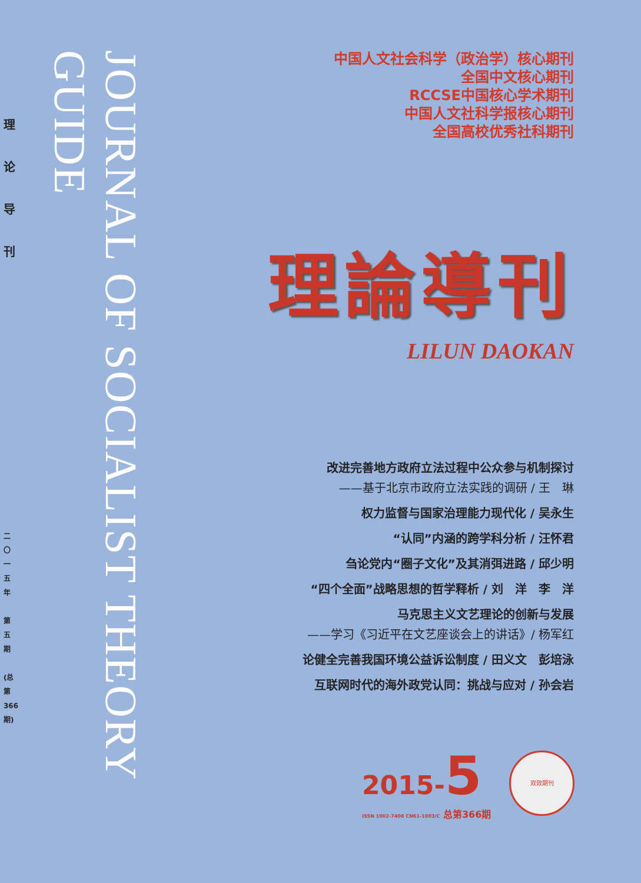理
论
导
刊
二〇一五年
第五期
(总第366期)
JOURNAL OF SOCIALIST THEORY GUIDE
中国人文社会科学（政治学）核心期刊
全国中文核心期刊
RCCSE中国核心学术期刊
中国人文社科学报核心期刊
全国高校优秀社科期刊
理論導刊
LILUN DAOKAN
改进完善地方政府立法过程中公众参与机制探讨
——基于北京市政府立法实践的调研 / 王　琳
权力监督与国家治理能力现代化 / 吴永生
“认同”内涵的跨学科分析 / 汪怀君
刍论党内“圈子文化”及其消弭进路 / 邱少明
“四个全面”战略思想的哲学释析 / 刘　洋　李　洋
马克思主义文艺理论的创新与发展
——学习《习近平在文艺座谈会上的讲话》/ 杨军红
论健全完善我国环境公益诉讼制度 / 田义文　彭培泳
互联网时代的海外政党认同：挑战与应对 / 孙会岩
2015-5
ISSN 1002-7408 CN61-1003/C 总第366期
双效期刊